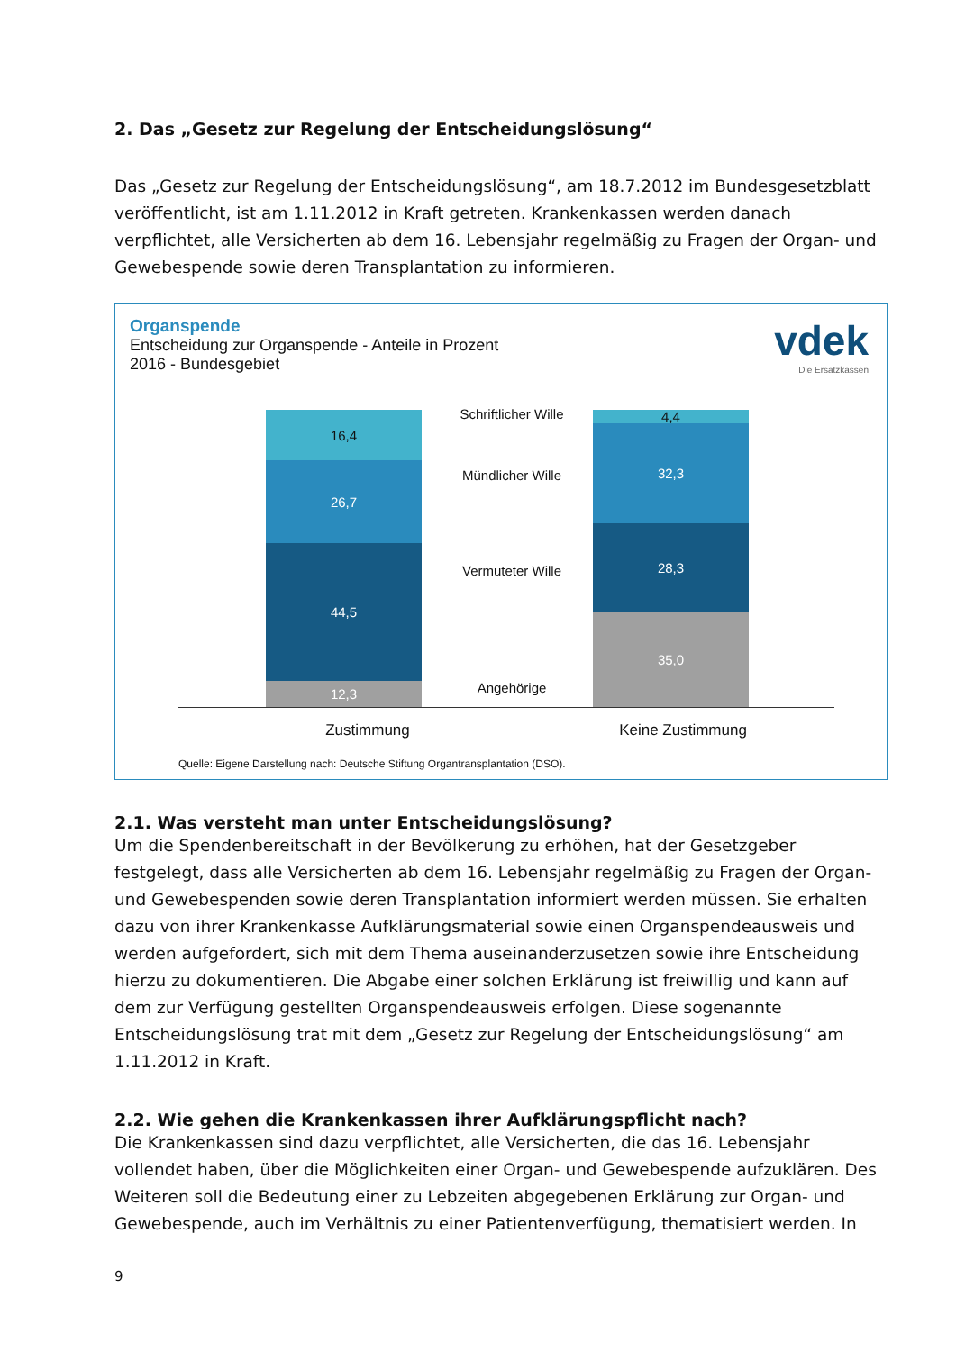2. Das „Gesetz zur Regelung der Entscheidungslösung“
Das „Gesetz zur Regelung der Entscheidungslösung“, am 18.7.2012 im Bundesgesetzblatt veröffentlicht, ist am 1.11.2012 in Kraft getreten. Krankenkassen werden danach verpflichtet, alle Versicherten ab dem 16. Lebensjahr regelmäßig zu Fragen der Organ- und Gewebespende sowie deren Transplantation zu informieren.
Organspende
Entscheidung zur Organspende - Anteile in Prozent
2016 - Bundesgebiet
vdek
Die Ersatzkassen
16,4
26,7
44,5
12,3
4,4
32,3
28,3
35,0
Schriftlicher Wille
Mündlicher Wille
Vermuteter Wille
Angehörige
Zustimmung Keine Zustimmung
Quelle: Eigene Darstellung nach: Deutsche Stiftung Organtransplantation (DSO).
2.1. Was versteht man unter Entscheidungslösung?
Um die Spendenbereitschaft in der Bevölkerung zu erhöhen, hat der Gesetzgeber festgelegt, dass alle Versicherten ab dem 16. Lebensjahr regelmäßig zu Fragen der Organ- und Gewebespenden sowie deren Transplantation informiert werden müssen. Sie erhalten dazu von ihrer Krankenkasse Aufklärungsmaterial sowie einen Organspendeausweis und werden aufgefordert, sich mit dem Thema auseinanderzusetzen sowie ihre Entscheidung hierzu zu dokumentieren. Die Abgabe einer solchen Erklärung ist freiwillig und kann auf dem zur Verfügung gestellten Organspendeausweis erfolgen. Diese sogenannte Entscheidungslösung trat mit dem „Gesetz zur Regelung der Entscheidungslösung“ am 1.11.2012 in Kraft.
2.2. Wie gehen die Krankenkassen ihrer Aufklärungspflicht nach?
Die Krankenkassen sind dazu verpflichtet, alle Versicherten, die das 16. Lebensjahr vollendet haben, über die Möglichkeiten einer Organ- und Gewebespende aufzuklären. Des Weiteren soll die Bedeutung einer zu Lebzeiten abgegebenen Erklärung zur Organ- und Gewebespende, auch im Verhältnis zu einer Patientenverfügung, thematisiert werden. In
9